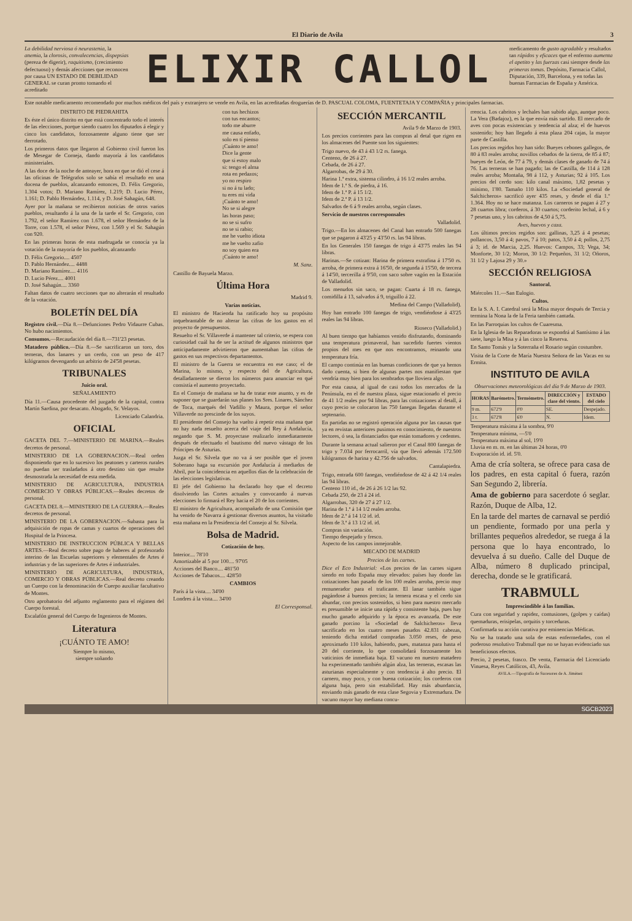El Diario de Avila 3
La debilidad nerviosa ó neurastenia, la anemia, la clorosis, convalecencias, dispepsias (pereza de digerir), raquitismo, (crecimiento defectuoso) y demás afecciones que reconocen por causa UN ESTADO DE DEBILIDAD GENERAL se curan pronto tomando el acreditado
ELIXIR CALLOL
medicamento de gusto agradable y resultados tan rápidos y eficaces que el enfermo aumenta el apetito y las fuerzas casi siempre desde las primeras tomas. Depósito, Farmacia Callol, Diputación, 339, Barcelona, y en todas las buenas Farmacias de España y América.
Este notable medicamento recomendado por muchos médicos del país y extranjero se vende en Avila, en las acreditadas droguerías de D. PASCUAL COLOMA, FUENTETAJA Y COMPAÑIA y principales farmacias.
DISTRITO DE PIEDRAHITA
Es éste el único distrito en que está concentrado todo el interés de las elecciones, porque siendo cuatro los diputados á elegir y cinco los candidatos, forzosamente alguno tiene que ser derrotado.
Los primeros datos que llegaron al Gobierno civil fueron los de Mesegar de Corneja, dando mayoría á los candidatos ministeriales.
A las doce de la noche de anteayer, hora en que se dió el cese á las oficinas de Telégrafos solo se sabía el resultado en una docena de pueblos, alcanzando entonces, D. Félix Gregorio, 1.304 votos; D. Mariano Ramírez, 1.219; D. Lucio Pérez, 1.161; D. Pablo Hernández, 1.114, y D. José Sahagún, 648.
Ayer por la mañana se recibieron noticias de otros varios pueblos, resultando á la una de la tarde el Sr. Gregorio, con 1.792, el señor Ramírez con 1.678, el señor Hernández de la Torre, con 1.578, el señor Pérez, con 1.569 y el Sr. Sahagún con 920.
En las primeras horas de esta madrugada se conocía ya la votación de la mayoría de los pueblos, alcanzando
D. Félix Gregorio.... 4507
D. Pablo Hernández.... 4488
D. Mariano Ramírez.... 4116
D. Lucio Pérez.... 4001
D. José Sahagún.... 3360
Faltan datos de cuatro secciones que no alterarán el resultado de la votación.
BOLETÍN DEL DÍA
Registro civil.—Día 8.—Defunciones Pedro Vidaurre Cubas. No hubo nacimientos.
Consumos.—Recaudación del día 8.—731'23 pesetas.
Matadero público.—Día 8.—Se sacrificaron un toro, dos terneras, dos lanares y un cerdo, con un peso de 417 kilógramos devengando un arbitrio de 24'58 pesetas.
TRIBUNALES
Juicio oral.
SEÑALAMIENTO
Día 11.—Causa procedente del juzgado de la capital, contra Martín Sardina, por desacato. Abogado, Sr. Velayos.
Licenciado Calandria.
OFICIAL
GACETA DEL 7.—MINISTERIO DE MARINA.—Reales decretos de personal.
MINISTERIO DE LA GOBERNACION.—Real orden disponiendo que en lo sucesivo los peatones y carteros rurales no puedan ser trasladados á otro destino sin que resulte desmostrada la necesidad de esta medida.
MINISTERIO DE AGRICULTURA, INDUSTRIA COMERCIO Y OBRAS PÚBLICAS.—Reales decretos de personal.
GACETA DEL 8.—MINISTERIO DE LA GUERRA.—Reales decretos de personal.
MINISTERIO DE LA GOBERNACION.—Subasta para la adquisición de ropas de camas y cuartos de operaciones del Hospital de la Princesa.
MINISTERIO DE INSTRUCCION PÚBLICA Y BELLAS ARTES.—Real decreto sobre pago de haberes al profesorado interino de las Escuelas superiores y elementales de Artes é industrias y de las superiores de Artes é industriales.
MINISTERIO DE AGRICULTURA, INDUSTRIA, COMERCIO Y OBRAS PÚBLICAS.—Real decreto creando un Cuerpo con la denominación de Cuerpo auxiliar facultativo de Montes.
Otro aprobatorio del adjunto reglamento para el régimen del Cuerpo forestal.
Escalafón general del Cuerpo de Ingenieros de Montes.
Literatura
¡CUÁNTO TE AMO!
Siempre lo mismo,
siempre soñando
con tus hechizos
con tus encantos;
todo me aburre
me causa enfado,
solo en tí pienso
¡Cuánto te amo!
Dice la gente
que si estoy malo
si: tengo el alma
rota en pedazos;
yo no respiro
si no á tu lado;
tu eres mi vida
¡Cuánto te amo!
No se si alegre
las horas paso;
no se si sufro
no se si rabio;
me he vuelto idiota
me he vuelto zafio
no soy quien era
¡Cuánto te amo!
M. Sanz.
Castillo de Bayuela Marzo.
Última Hora
Madrid 9.
Varias noticias.
El ministro de Hacienda ha ratificado hoy su propósito inquebrantable de no alterar las cifras de los gastos en el proyecto de presupuestos.
Resuelto el Sr. Villaverde á mantener tal criterio, se espera con curiosidad cuál ha de ser la actitud de algunos ministros que anticipadamente advirtieron que aumentaban las cifras de gastos en sus respectivos departamentos.
El ministro de la Guerra se encuentra en ese caso; el de Marina, lo mismo, y respecto del de Agricultura, detalladamente se dieron los números para anunciar en qué consistía el aumento proyectado.
En el Consejo de mañana se ha de tratar este asunto, y es de suponer que se guardarán sus planes los Sres. Linares, Sánchez de Toca, marqués del Vadillo y Maura, porque el señor Villaverde no prescinde de los suyos.
El presidente del Consejo ha vuelto á repetir esta mañana que no hay nada resuelto acerca del viaje del Rey á Andalucía, negando que S. M. proyectase realizarlo inmediatamente después de efectuado el bautismo del nuevo vástago de los Príncipes de Asturias.
Juzga el Sr. Silvela que no va á ser posible que el joven Soberano haga su excursión por Andalucía á mediados de Abril, por la coincidencia en aquellos días de la celebración de las elecciones legislativas.
El jefe del Gobierno ha declarado hoy que el decreto disolviendo las Cortes actuales y convocando á nuevas elecciones lo firmará el Rey hacia el 20 de los corrientes.
El ministro de Agricultura, acompañado de una Comisión que ha venido de Navarra á gestionar diversos asuntos, ha visitado esta mañana en la Presidencia del Consejo al Sr. Silvela.
Bolsa de Madrid.
Cotización de hoy.
Interior.... 78'10
Amortizable al 5 por 100.... 97'05
Acciones del Banco.... 481'50
Acciones de Tabacos.... 428'50
CAMBIOS
París á la vista.... 34'00
Londres á la vista.... 34'00
El Corresponsal.
SECCIÓN MERCANTIL
Avila 9 de Marzo de 1903.
Los precios corrientes para las compras al detal que rigen en los almacenes del Puente son los siguientes:
Trigo nuevo, de 43 á 43 1/2 rs. fanega.
Centeno, de 26 á 27.
Cebada, de 26 á 27.
Algarrobas, de 29 á 30.
Harina 1.ª extra, sistema cilindro, á 16 1/2 reales arroba.
Idem de 1.ª S. de piedra, á 16.
Idem de 1.ª P. á 15 1/2.
Idem de 2.ª P. á 13 1/2.
Salvados de 6 á 9 reales arroba, según clases.
Servicio de nuestros corresponsales
Valladolid.
Trigo.—En los almacenes del Canal han entrado 500 fanegas que se pagaron á 43'25 y 43'50 rs. las 94 libras.
En los Generales 150 fanegas de trigo á 43'75 reales las 94 libras.
Harinas.—Se cotizan: Harina de primera extrafina á 17'50 rs. arroba, de primera extra á 16'50, de segunda á 15'50, de tercera á 14'50, tercerilla á 9'50, con saco sobre vagón en la Estación de Valladolid.
Los menudos sin saco, se pagan: Cuarta á 18 rs. fanega, comidilla á 13, salvados á 9, triguillo á 22.
Medina del Campo (Valladolid).
Hoy han entrado 100 fanegas de trigo, vendiéndose á 43'25 reales las 94 libras.
Rioseco (Valladolid.)
Al buen tiempo que habíamos venido disfrutando, dominando una temperatura primaveral, han sucedido fuertes vientos propios del mes en que nos encontramos, reinando una temperatura fría.
El campo continúa en las buenas condiciones de que ya hemos dado cuenta, si bien de algunas partes nos manifiestan que vendría muy bien para los sembrados que lloviera algo.
Por esta causa, al igual de casi todos los mercados de la Península, en el de nuestra plaza, sigue estacionado el precio de 41 1/2 reales por 94 libras, para las cotizaciones al detall, á cuyo precio se colocaron las 750 fanegas llegadas durante el septenario.
En partidas no se registró operación alguna por las causas que ya en revistas anteriores pusimos en conocimiento, de nuestros lectores, ó sea, la distanciados que están tomadores y cedentes.
Durante la semana actual salieron por el Canal 800 fanegas de trigo y 7.034 por ferrocarril, vía que llevó además 172.500 kilógramos de harina y 42.756 de salvados.
Cantalapiedra.
Trigo, entrada 600 fanegas, vendiéndose de 42 á 42 1/4 reales las 94 libras.
Centeno 110 id., de 26 á 26 1/2 las 92.
Cebada 250, de 23 á 24 id.
Algarrobas, 320 de 27 á 27 1/2.
Harina de 1.ª á 14 1/2 reales arroba.
Idem de 2.ª á 14 1/2 id. id.
Idem de 3.ª á 13 1/2 id. id.
Compras sin variación.
Tiempo despejado y fresco.
Aspecto de los campos inmejorable.
MECADO DE MADRID
Precios de las carnes.
Dice el Eco Industrial: «Los precios de las carnes siguen siendo en todo España muy elevados: países hay donde las cotizaciones han pasado de los 100 reales arroba, precio muy remunerador para el traficante. El lanar también sigue pagándose á buenos precios; la ternera escasa y el cerdo sin abundar, con precios sostenidos, si bien para nuestro mercado es presumible se inicie una rápida y consistente baja, pues hay mucho ganado adquirido y la época es avanzada. De este ganado porcino la «Sociedad de Salchicheros» lleva sacrificado en los cuatro meses pasados 42.831 cabezas, teniendo dicha entidad compradas 3.050 reses, de peso aproximado 110 kilos, habiendo, pues, matanza para hasta el 20 del corriente, lo que consolidará forzosamente los vaticinios de inmediata baja. El vacuno en nuestro matadero ha experimentado también algún alza, las terneras, escasas las asturianas especialmente y con tendencia á alto precio. El carnero, muy poco, y con buena cotización; los corderos con alguna baja, pero sin estabilidad. Hay más abundancia, enviando más ganado de esta clase Segovia y Extremadura. De vacuno mayor hay mediana concu-
rrencia. Los cabritos y lechales han subido algo, aunque poco. La Vera (Badajoz), es la que envía más surtido. El mercado de aves con pocas existencias y tendencia al alza; el de huevos sostenido; hoy han llegado á esta plaza 204 cajas, la mayor parte de Castilla.
Los precios regidos hoy han sido: Bueyes cebones gallegos, de 80 á 83 reales arroba; novillos cebados de la tierra, de 85 á 87; bueyes de León, de 77 á 79, y demás clases de ganado de 74 á 76. Las terneras se han pagado; las de Castilla, de 114 á 128 reales arroba; Montaña, 98 á 112, y Asturias; 92 á 105. Los precios del cerdo son: kilo canal máximo, 1,82 pesetas y mínimo, 1'80. Tamaño 110 kilos. La «Sociedad general de Salchicheros» sacrificó ayer 435 reses, y desde el día 1.º 1.364. Hoy no se hace matanza. Los carneros se pagan á 27 y 28 cuartos libra; corderos, á 30 cuartos; corderito lechal, á 6 y 7 pesetas uno, y los cabritos de 4,50 á 5,75.
Aves, huevos y caza.
Los últimos precios regidos son: gallinas, 3,25 á 4 pesetas; pollancos, 3,50 á 4; pavos, 7 á 10; patos, 3,50 á 4; pollos, 2,75 á 3; id. de Marcia, 2,25. Huevos: Campos, 33; Vega, 34; Monforte, 30 1/2; Moron, 30 1/2: Pequeños, 31 1/2; Oñoros, 31 1/2 y Lajosa 29 y 30.»
SECCIÓN RELIGIOSA
Santoral.
Miércoles 11.—San Eulogio.
Cultos.
En la S. A. I. Catedral será la Misa mayor después de Tercia y termina la Nona la de la Feria también cantada.
En las Parroquias los cultos de Cuaresma.
En la Iglesia de las Reparadoras se expondrá al Santísimo á las siete, luego la Misa y á las cinco la Reserva.
En Santo Tomás y la Soterraña el Rosario según costumbre.
Visita de la Corte de María Nuestra Señora de las Vacas en su Ermita.
INSTITUTO DE AVILA
Observaciones meteorológicas del día 9 de Marzo de 1903.
| HORAS | Barómetro. | Termómetro. | DIRECCIÓN y clase del viento. | ESTADO del cielo |
| --- | --- | --- | --- | --- |
| 9 m. | 672'9 | 0'0 | SE. | Despejado. |
| 3 t. | 672'8 | 6'0 | N. | Idem. |
Temperatura máxima á la sombra, 9'0
Temperatura mínima, —5'0
Temperatura máxima al sol, 19'0
Lluvia en m. m. en las últimas 24 horas, 0'0
Evaporación id. id. 5'0.
Ama de cría soltera, se ofrece para casa de los padres, en esta capital ó fuera, razón San Segundo 2, librería.
Ama de gobierno para sacerdote ó seglar. Razón, Duque de Alba, 12.
En la tarde del martes de carnaval se perdió un pendiente, formado por una perla y brillantes pequeños alrededor, se ruega á la persona que lo haya encontrado, lo devuelva á su dueño. Calle del Duque de Alba, número 8 duplicado principal, derecha, donde se le gratificará.
TRABMULL
Imprescindible á las familias.
Cura con seguridad y rapidez, contusiones, (golpes y caídas) quemaduras, erisipelas, orquitis y torceduras.
Confirmada su acción curativa por eminencias Médicas.
No se ha tratado una sola de estas enfermedades, con el poderoso resolutivo Trabmull que no se hayan evidenciado sus beneficiosos efectos.
Precio, 2 pesetas, frasco. De venta, Farmacia del Licenciado Vinuesa, Reyes Católicos, 43, Avila.
AVILA.—Tipografía de Sucesores de A. Jiménez
SGCB2023